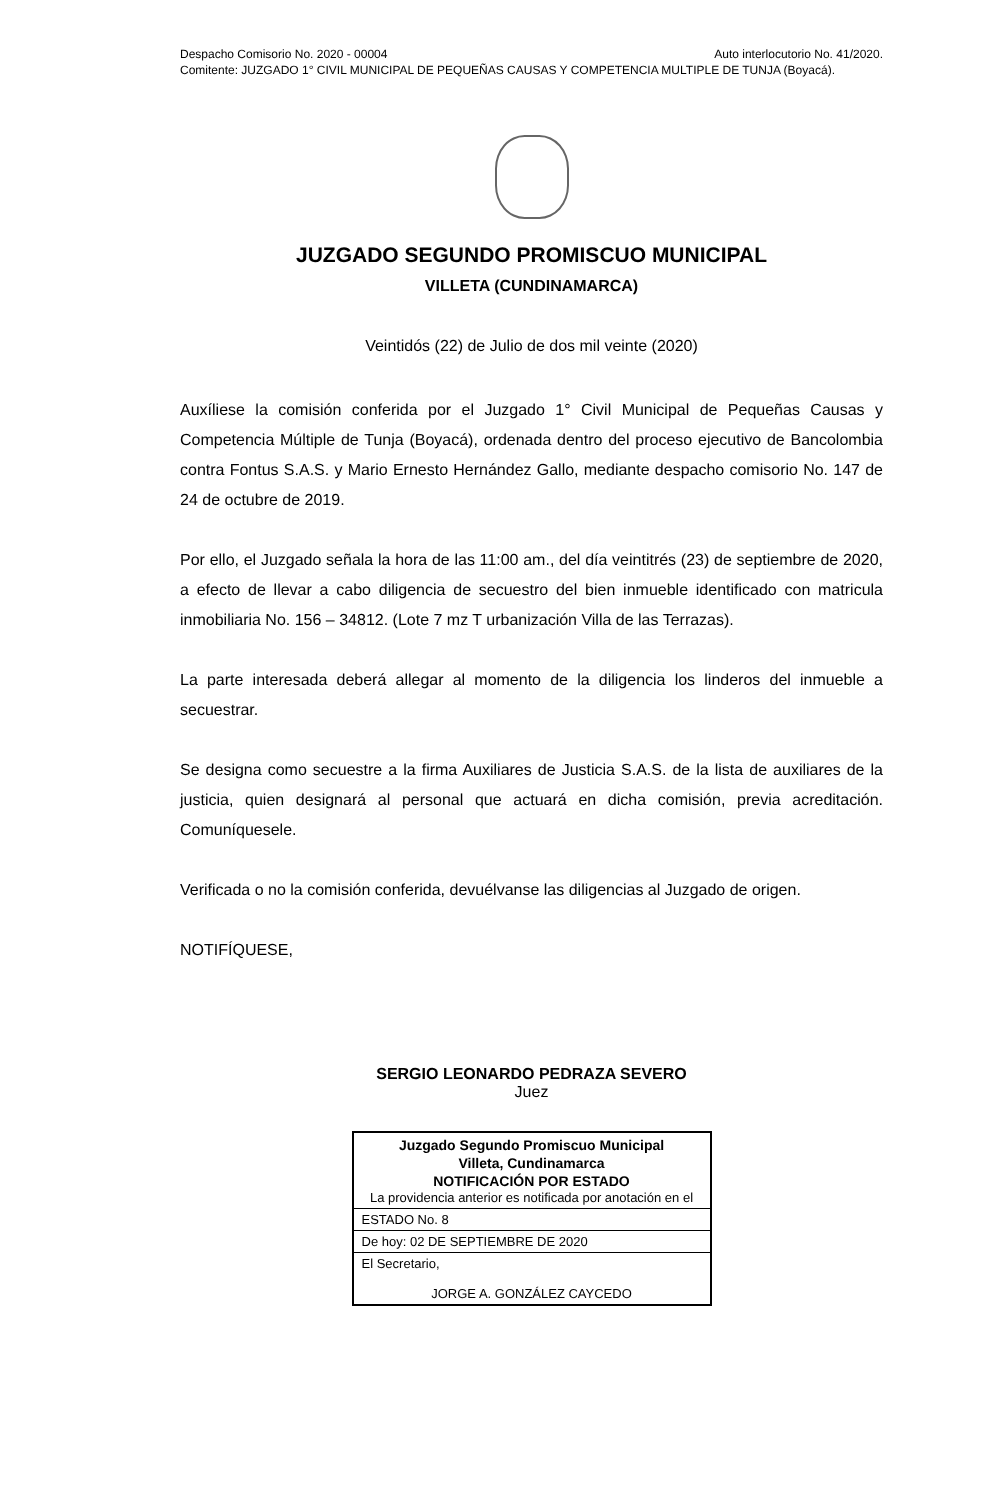Despacho Comisorio No. 2020 - 00004 Auto interlocutorio No. 41/2020.
Comitente: JUZGADO 1° CIVIL MUNICIPAL DE PEQUEÑAS CAUSAS Y COMPETENCIA MULTIPLE DE TUNJA (Boyacá).
JUZGADO SEGUNDO PROMISCUO MUNICIPAL
VILLETA (CUNDINAMARCA)
Veintidós (22) de Julio de dos mil veinte (2020)
Auxíliese la comisión conferida por el Juzgado 1° Civil Municipal de Pequeñas Causas y Competencia Múltiple de Tunja (Boyacá), ordenada dentro del proceso ejecutivo de Bancolombia contra Fontus S.A.S. y Mario Ernesto Hernández Gallo, mediante despacho comisorio No. 147 de 24 de octubre de 2019.
Por ello, el Juzgado señala la hora de las 11:00 am., del día veintitrés (23) de septiembre de 2020, a efecto de llevar a cabo diligencia de secuestro del bien inmueble identificado con matricula inmobiliaria No. 156 – 34812. (Lote 7 mz T urbanización Villa de las Terrazas).
La parte interesada deberá allegar al momento de la diligencia los linderos del inmueble a secuestrar.
Se designa como secuestre a la firma Auxiliares de Justicia S.A.S. de la lista de auxiliares de la justicia, quien designará al personal que actuará en dicha comisión, previa acreditación. Comuníquesele.
Verificada o no la comisión conferida, devuélvanse las diligencias al Juzgado de origen.
NOTIFÍQUESE,
SERGIO LEONARDO PEDRAZA SEVERO
Juez
| Juzgado Segundo Promiscuo Municipal Villeta, Cundinamarca NOTIFICACIÓN POR ESTADO La providencia anterior es notificada por anotación en el |
| ESTADO No. 8 |
| De hoy: 02 DE SEPTIEMBRE DE 2020 |
| El Secretario, JORGE A. GONZÁLEZ CAYCEDO |